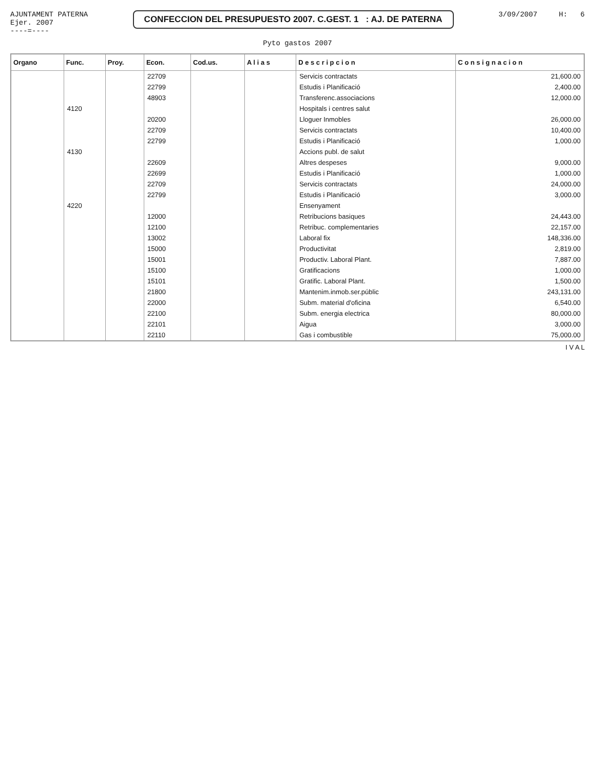AJUNTAMENT PATERNA
Ejer. 2007
----=----
CONFECCION DEL PRESUPUESTO 2007. C.GEST. 1 : AJ. DE PATERNA
3/09/2007 H: 6
Pyto gastos 2007
| Organo | Func. | Proy. | Econ. | Cod.us. | A l i a s | D e s c r i p c i o n | C o n s i g n a c i o n |
| --- | --- | --- | --- | --- | --- | --- | --- |
| | | | 22709 | | | Servicis contractats | 21,600.00 |
| | | | 22799 | | | Estudis i Planificació | 2,400.00 |
| | | | 48903 | | | Transferenc.associacions | 12,000.00 |
| | 4120 | | | | | Hospitals i centres salut | |
| | | | 20200 | | | Lloguer Inmobles | 26,000.00 |
| | | | 22709 | | | Servicis contractats | 10,400.00 |
| | | | 22799 | | | Estudis i Planificació | 1,000.00 |
| | 4130 | | | | | Accions publ. de salut | |
| | | | 22609 | | | Altres despeses | 9,000.00 |
| | | | 22699 | | | Estudis i Planificació | 1,000.00 |
| | | | 22709 | | | Servicis contractats | 24,000.00 |
| | | | 22799 | | | Estudis i Planificació | 3,000.00 |
| | 4220 | | | | | Ensenyament | |
| | | | 12000 | | | Retribucions basiques | 24,443.00 |
| | | | 12100 | | | Retribuc. complementaries | 22,157.00 |
| | | | 13002 | | | Laboral fix | 148,336.00 |
| | | | 15000 | | | Productivitat | 2,819.00 |
| | | | 15001 | | | Productiv. Laboral Plant. | 7,887.00 |
| | | | 15100 | | | Gratificacions | 1,000.00 |
| | | | 15101 | | | Gratific. Laboral Plant. | 1,500.00 |
| | | | 21800 | | | Mantenim.inmob.ser.públic | 243,131.00 |
| | | | 22000 | | | Subm. material d'oficina | 6,540.00 |
| | | | 22100 | | | Subm. energia electrica | 80,000.00 |
| | | | 22101 | | | Aigua | 3,000.00 |
| | | | 22110 | | | Gas i combustible | 75,000.00 |
I V A L